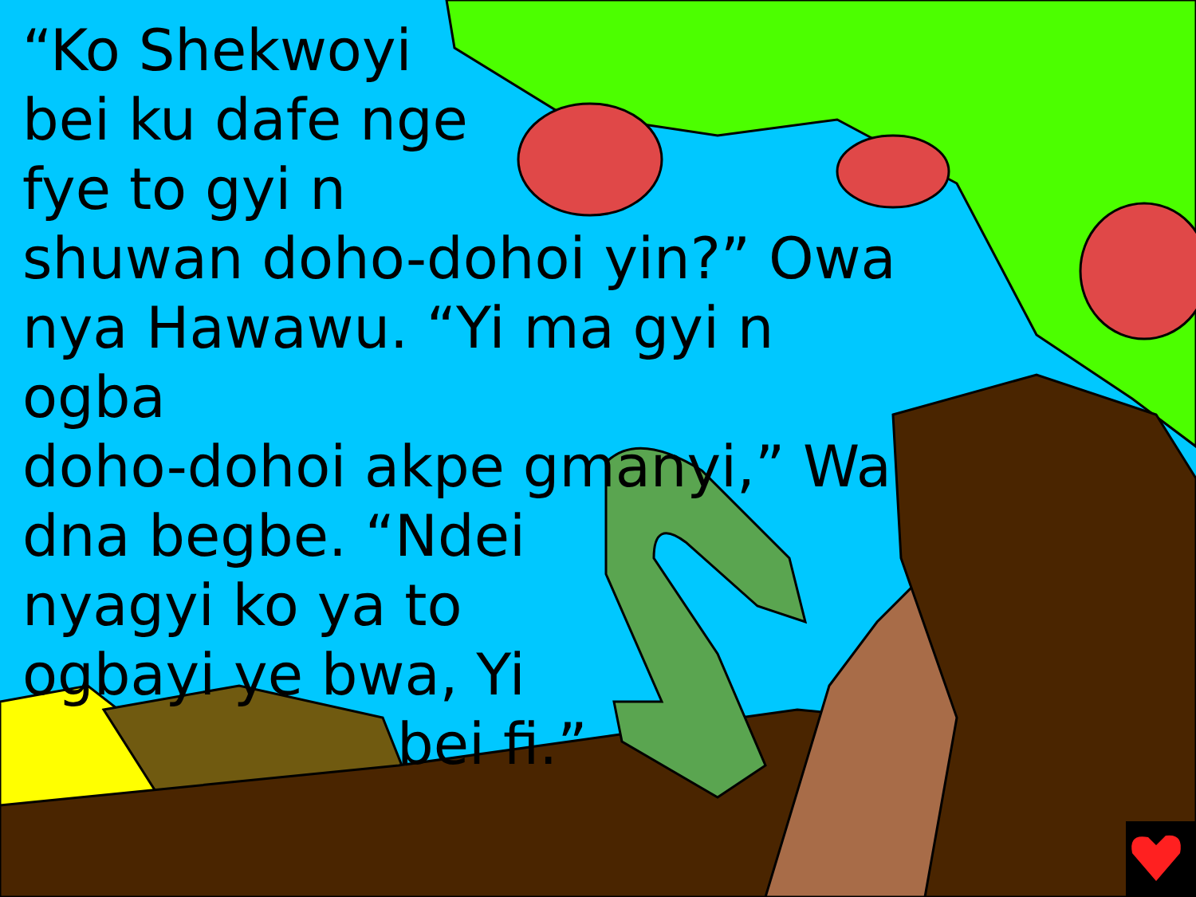“Ko Shekwoyi
bei ku dafe nge
fye to gyi n
shuwan doho-dohoi yin?” Owa
nya Hawawu. “Yi ma gyi n ogba
doho-dohoi akpe gmanyi,” Wa
dna begbe. “Ndei
nyagyi ko ya to
ogbayi ye bwa, Yi
bei fi.”